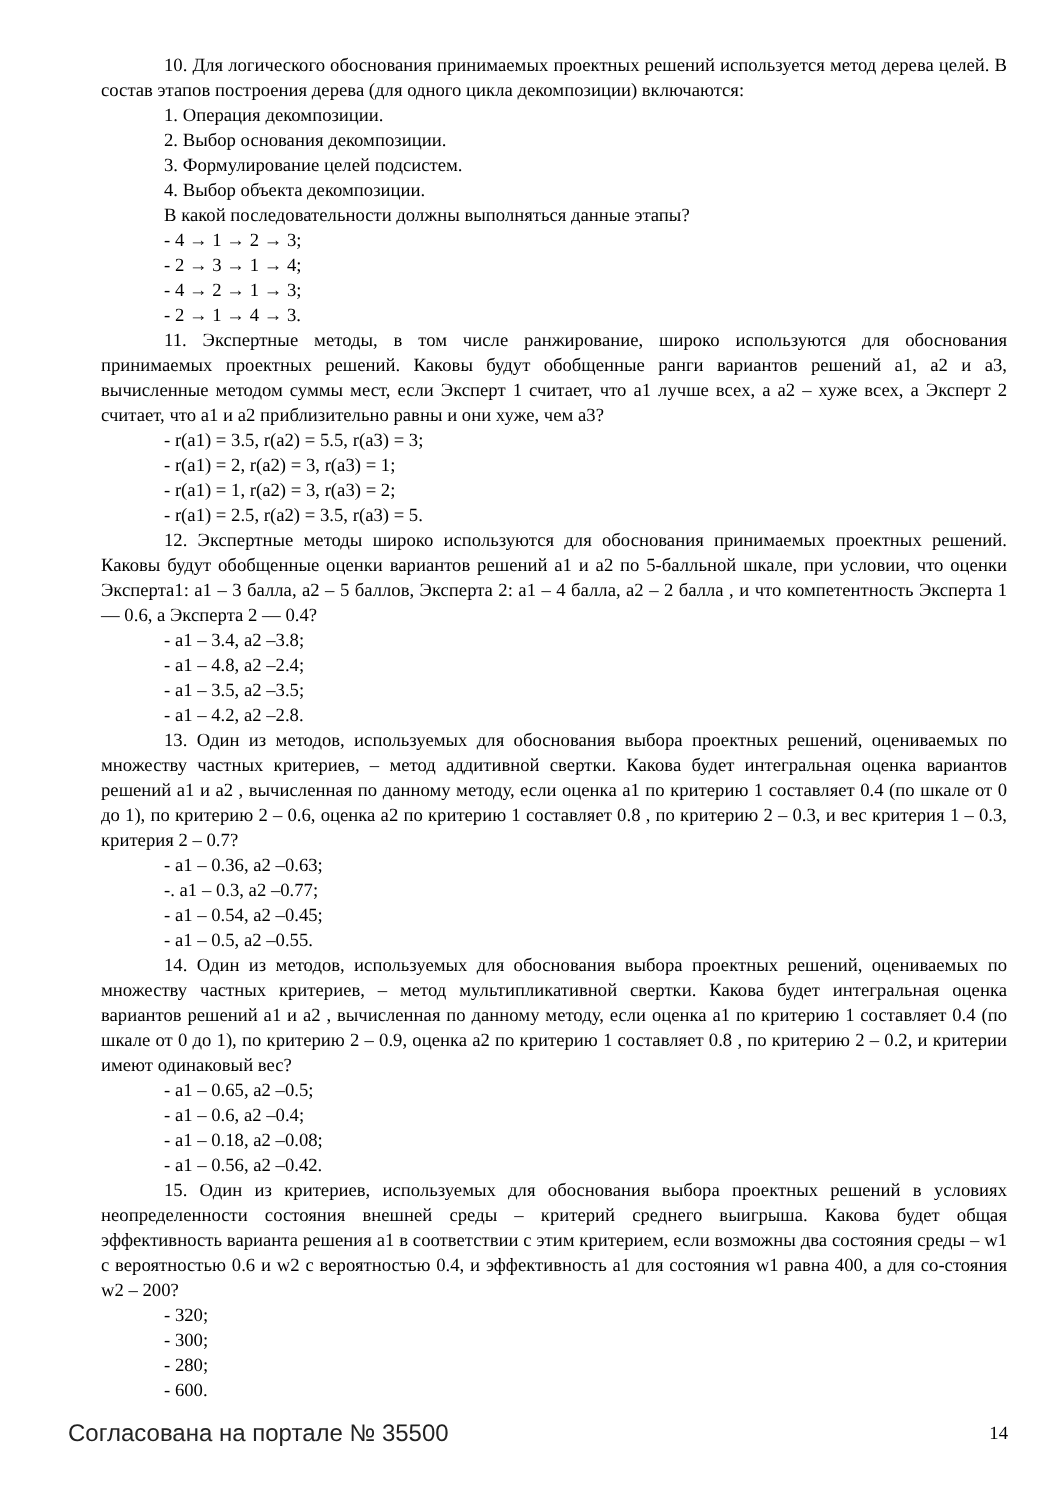10. Для логического обоснования принимаемых проектных решений используется метод дерева целей. В состав этапов построения дерева (для одного цикла декомпозиции) включаются:
1. Операция декомпозиции.
2. Выбор основания декомпозиции.
3. Формулирование целей подсистем.
4. Выбор объекта декомпозиции.
В какой последовательности должны выполняться данные этапы?
- 4 → 1 → 2 → 3;
- 2 → 3 → 1 → 4;
- 4 → 2 → 1 → 3;
- 2 → 1 → 4 → 3.
11. Экспертные методы, в том числе ранжирование, широко используются для обоснования принимаемых проектных решений. Каковы будут обобщенные ранги вариантов решений a1, a2 и a3, вычисленные методом суммы мест, если Эксперт 1 считает, что a1 лучше всех, а a2 – хуже всех, а Эксперт 2 считает, что a1 и a2 приблизительно равны и они хуже, чем a3?
- r(a1) = 3.5, r(a2) = 5.5, r(a3) = 3;
- r(a1) = 2, r(a2) = 3, r(a3) = 1;
- r(a1) = 1, r(a2) = 3, r(a3) = 2;
- r(a1) = 2.5, r(a2) = 3.5, r(a3) = 5.
12. Экспертные методы широко используются для обоснования принимаемых проектных решений. Каковы будут обобщенные оценки вариантов решений a1 и a2 по 5-балльной шкале, при условии, что оценки Эксперта1: a1 – 3 балла, a2 – 5 баллов, Эксперта 2: a1 – 4 балла, a2 – 2 балла , и что компетентность Эксперта 1 — 0.6, а Эксперта 2 — 0.4?
- a1 – 3.4, a2 –3.8;
- a1 – 4.8, a2 –2.4;
- a1 – 3.5, a2 –3.5;
- a1 – 4.2, a2 –2.8.
13. Один из методов, используемых для обоснования выбора проектных решений, оцениваемых по множеству частных критериев, – метод аддитивной свертки. Какова будет интегральная оценка вариантов решений a1 и a2 , вычисленная по данному методу, если оценка a1 по критерию 1 составляет 0.4 (по шкале от 0 до 1), по критерию 2 – 0.6, оценка a2 по критерию 1 составляет 0.8 , по критерию 2 – 0.3, и вес критерия 1 – 0.3, критерия 2 – 0.7?
- a1 – 0.36, a2 –0.63;
-. a1 – 0.3, a2 –0.77;
- a1 – 0.54, a2 –0.45;
- a1 – 0.5, a2 –0.55.
14. Один из методов, используемых для обоснования выбора проектных решений, оцениваемых по множеству частных критериев, – метод мультипликативной свертки. Какова будет интегральная оценка вариантов решений a1 и a2 , вычисленная по данному методу, если оценка a1 по критерию 1 составляет 0.4 (по шкале от 0 до 1), по критерию 2 – 0.9, оценка a2 по критерию 1 составляет 0.8 , по критерию 2 – 0.2, и критерии имеют одинаковый вес?
- a1 – 0.65, a2 –0.5;
- a1 – 0.6, a2 –0.4;
- a1 – 0.18, a2 –0.08;
- a1 – 0.56, a2 –0.42.
15. Один из критериев, используемых для обоснования выбора проектных решений в условиях неопределенности состояния внешней среды – критерий среднего выигрыша. Какова будет общая эффективность варианта решения a1 в соответствии с этим критерием, если возможны два состояния среды – w1 с вероятностью 0.6 и w2 с вероятностью 0.4, и эффективность a1 для состояния w1 равна 400, а для со-стояния w2 – 200?
- 320;
- 300;
- 280;
- 600.
Согласована на портале № 35500 14